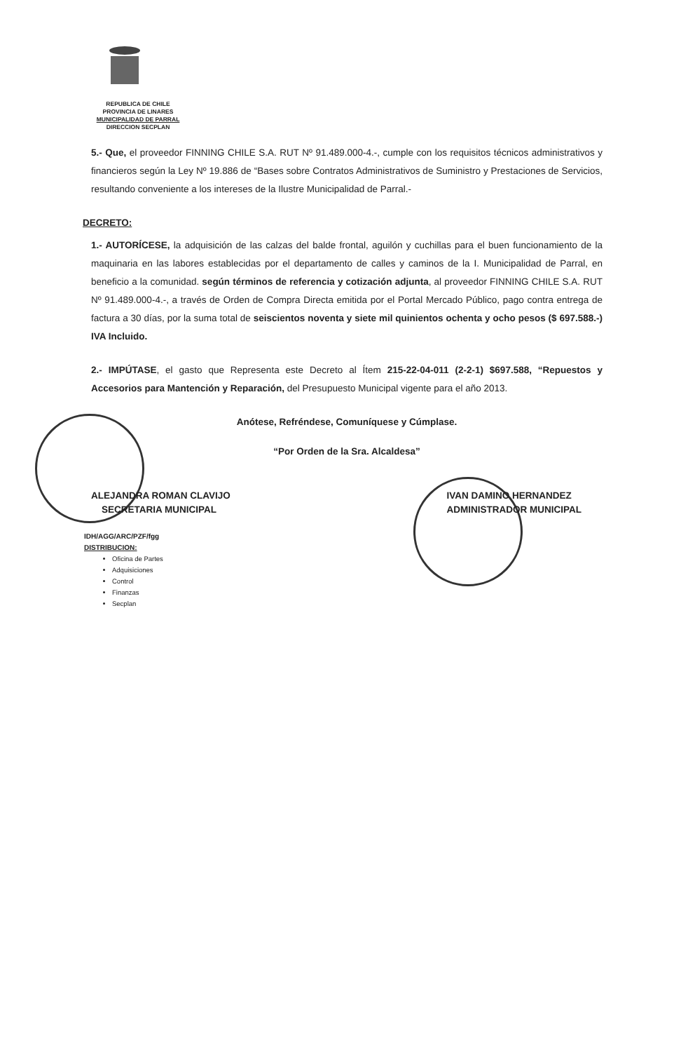REPUBLICA DE CHILE
PROVINCIA DE LINARES
MUNICIPALIDAD DE PARRAL
DIRECCION SECPLAN
5.- Que, el proveedor FINNING CHILE S.A. RUT Nº 91.489.000-4.-, cumple con los requisitos técnicos administrativos y financieros según la Ley Nº 19.886 de “Bases sobre Contratos Administrativos de Suministro y Prestaciones de Servicios, resultando conveniente a los intereses de la Ilustre Municipalidad de Parral.-
DECRETO:
1.- AUTORÍCESE, la adquisición de las calzas del balde frontal, aguilón y cuchillas para el buen funcionamiento de la maquinaria en las labores establecidas por el departamento de calles y caminos de la I. Municipalidad de Parral, en beneficio a la comunidad. según términos de referencia y cotización adjunta, al proveedor FINNING CHILE S.A. RUT Nº 91.489.000-4.-, a través de Orden de Compra Directa emitida por el Portal Mercado Público, pago contra entrega de factura a 30 días, por la suma total de seiscientos noventa y siete mil quinientos ochenta y ocho pesos ($ 697.588.-) IVA Incluido.
2.- IMPÚTASE, el gasto que Representa este Decreto al Ítem 215-22-04-011 (2-2-1) $697.588, “Repuestos y Accesorios para Mantención y Reparación, del Presupuesto Municipal vigente para el año 2013.
Anótese, Refréndese, Comuníquese y Cúmplase.
“Por Orden de la Sra. Alcaldesa”
ALEJANDRA ROMAN CLAVIJO
SECRETARIA MUNICIPAL
IVAN DAMINO HERNANDEZ
ADMINISTRADOR MUNICIPAL
IDH/AGG/ARC/PZF/fgg
DISTRIBUCION:
Oficina de Partes
Adquisiciones
Control
Finanzas
Secplan